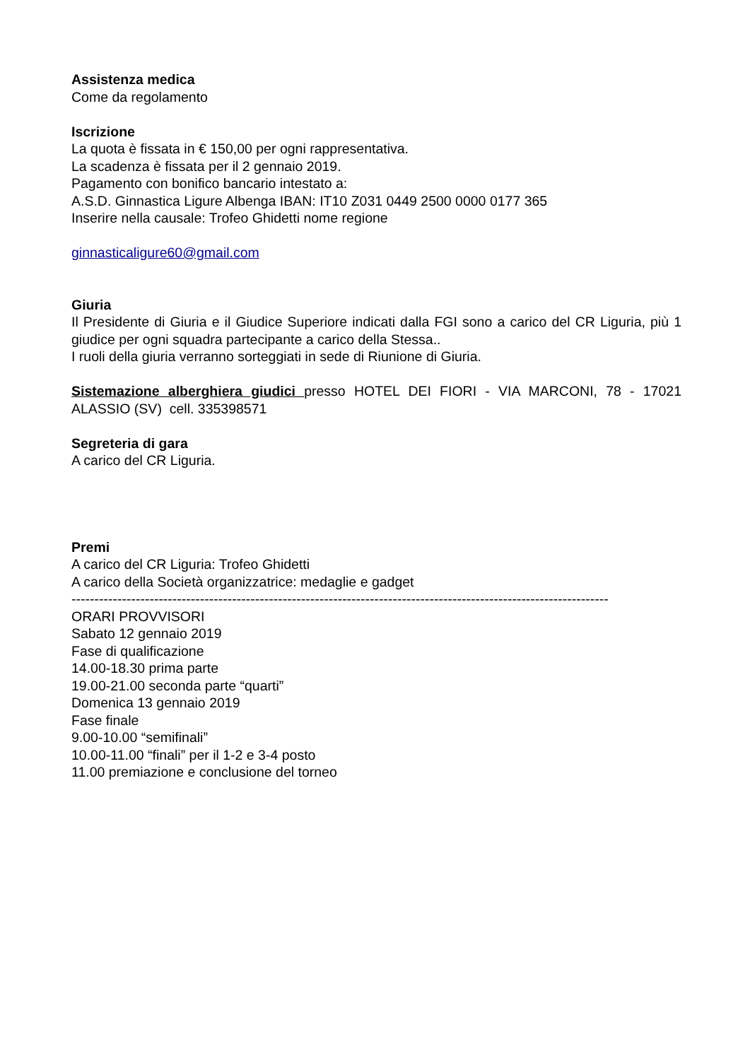Assistenza medica
Come da regolamento
Iscrizione
La quota è fissata in € 150,00 per ogni rappresentativa.
La scadenza è fissata per il 2 gennaio 2019.
Pagamento con bonifico bancario intestato a:
A.S.D. Ginnastica Ligure Albenga IBAN: IT10 Z031 0449 2500 0000 0177 365
Inserire nella causale: Trofeo Ghidetti nome regione
ginnasticaligure60@gmail.com
Giuria
Il Presidente di Giuria e il Giudice Superiore indicati dalla FGI sono a carico del CR Liguria, più 1 giudice per ogni squadra partecipante a carico della Stessa..
I ruoli della giuria verranno sorteggiati in sede di Riunione di Giuria.
Sistemazione alberghiera giudici presso HOTEL DEI FIORI - VIA MARCONI, 78 - 17021 ALASSIO (SV) cell. 335398571
Segreteria di gara
A carico del CR Liguria.
Premi
A carico del CR Liguria: Trofeo Ghidetti
A carico della Società organizzatrice: medaglie e gadget
---------------------------------------------------------------------------------------------------------------------
ORARI PROVVISORI
Sabato 12 gennaio 2019
Fase di qualificazione
14.00-18.30 prima parte
19.00-21.00 seconda parte “quarti”
Domenica 13 gennaio 2019
Fase finale
9.00-10.00 “semifinali”
10.00-11.00 “finali” per il 1-2 e 3-4 posto
11.00 premiazione e conclusione del torneo